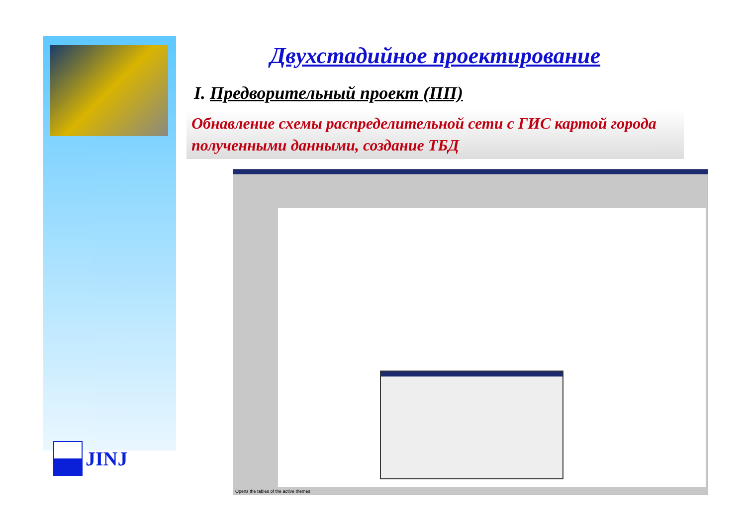JINJ
Двухстадийное проектирование
I. Предворительный проект (ПП)
Обнавление схемы распределительной сети с ГИС картой города полученными данными, создание ТБД
Opens the tables of the active themes